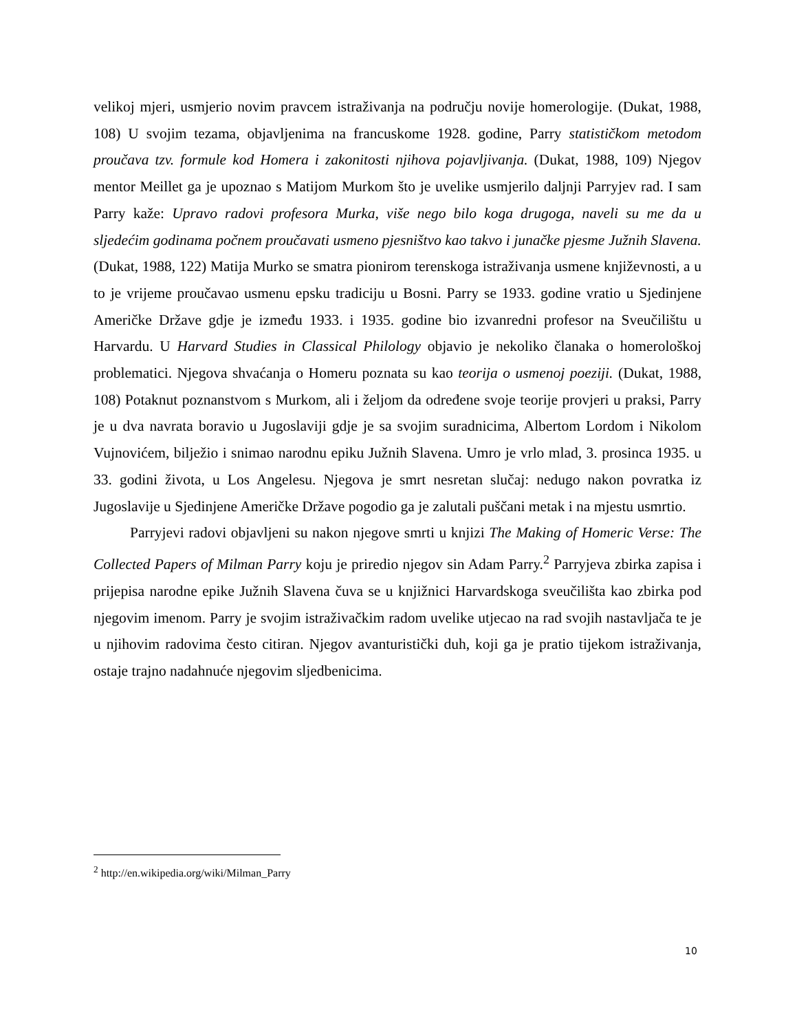velikoj mjeri, usmjerio novim pravcem istraživanja na području novije homerologije. (Dukat, 1988, 108) U svojim tezama, objavljenima na francuskome 1928. godine, Parry statističkom metodom proučava tzv. formule kod Homera i zakonitosti njihova pojavljivanja. (Dukat, 1988, 109) Njegov mentor Meillet ga je upoznao s Matijom Murkom što je uvelike usmjerilo daljnji Parryjev rad. I sam Parry kaže: Upravo radovi profesora Murka, više nego bilo koga drugoga, naveli su me da u sljedećim godinama počnem proučavati usmeno pjesništvo kao takvo i junačke pjesme Južnih Slavena. (Dukat, 1988, 122) Matija Murko se smatra pionirom terenskoga istraživanja usmene književnosti, a u to je vrijeme proučavao usmenu epsku tradiciju u Bosni. Parry se 1933. godine vratio u Sjedinjene Američke Države gdje je između 1933. i 1935. godine bio izvanredni profesor na Sveučilištu u Harvardu. U Harvard Studies in Classical Philology objavio je nekoliko članaka o homerološkoj problematici. Njegova shvaćanja o Homeru poznata su kao teorija o usmenoj poeziji. (Dukat, 1988, 108) Potaknut poznanstvom s Murkom, ali i željom da određene svoje teorije provjeri u praksi, Parry je u dva navrata boravio u Jugoslaviji gdje je sa svojim suradnicima, Albertom Lordom i Nikolom Vujnovićem, bilježio i snimao narodnu epiku Južnih Slavena. Umro je vrlo mlad, 3. prosinca 1935. u 33. godini života, u Los Angelesu. Njegova je smrt nesretan slučaj: nedugo nakon povratka iz Jugoslavije u Sjedinjene Američke Države pogodio ga je zalutali puščani metak i na mjestu usmrtio.
Parryjevi radovi objavljeni su nakon njegove smrti u knjizi The Making of Homeric Verse: The Collected Papers of Milman Parry koju je priredio njegov sin Adam Parry.<sup>2</sup> Parryjeva zbirka zapisa i prijepisa narodne epike Južnih Slavena čuva se u knjižnici Harvardskoga sveučilišta kao zbirka pod njegovim imenom. Parry je svojim istraživačkim radom uvelike utjecao na rad svojih nastavljača te je u njihovim radovima često citiran. Njegov avanturistički duh, koji ga je pratio tijekom istraživanja, ostaje trajno nadahnuće njegovim sljedbenicima.
<sup>2</sup> http://en.wikipedia.org/wiki/Milman_Parry
10